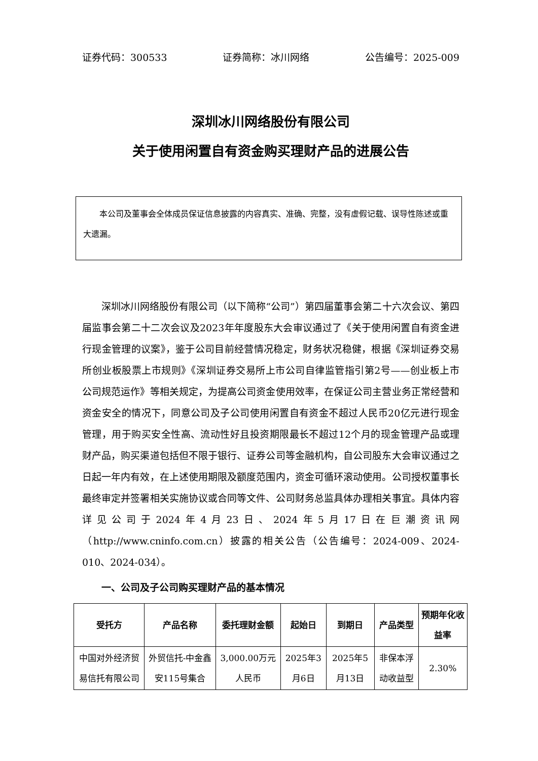证券代码：300533 证券简称：冰川网络 公告编号：2025-009
深圳冰川网络股份有限公司
关于使用闲置自有资金购买理财产品的进展公告
本公司及董事会全体成员保证信息披露的内容真实、准确、完整，没有虚假记载、误导性陈述或重大遗漏。
深圳冰川网络股份有限公司（以下简称“公司”）第四届董事会第二十六次会议、第四届监事会第二十二次会议及2023年年度股东大会审议通过了《关于使用闲置自有资金进行现金管理的议案》，鉴于公司目前经营情况稳定，财务状况稳健，根据《深圳证券交易所创业板股票上市规则》《深圳证券交易所上市公司自律监管指引第2号——创业板上市公司规范运作》等相关规定，为提高公司资金使用效率，在保证公司主营业务正常经营和资金安全的情况下，同意公司及子公司使用闲置自有资金不超过人民币20亿元进行现金管理，用于购买安全性高、流动性好且投资期限最长不超过12个月的现金管理产品或理财产品，购买渠道包括但不限于银行、证券公司等金融机构，自公司股东大会审议通过之日起一年内有效，在上述使用期限及额度范围内，资金可循环滚动使用。公司授权董事长最终审定并签署相关实施协议或合同等文件、公司财务总监具体办理相关事宜。具体内容详见公司于2024年4月23日、2024年5月17日在巨潮资讯网（http://www.cninfo.com.cn）披露的相关公告（公告编号：2024-009、2024-010、2024-034）。
一、公司及子公司购买理财产品的基本情况
| 受托方 | 产品名称 | 委托理财金额 | 起始日 | 到期日 | 产品类型 | 预期年化收益率 |
| --- | --- | --- | --- | --- | --- | --- |
| 中国对外经济贸易信托有限公司 | 外贸信托-中金鑫安115号集合 | 3,000.00万元人民币 | 2025年3月6日 | 2025年5月13日 | 非保本浮动收益型 | 2.30% |